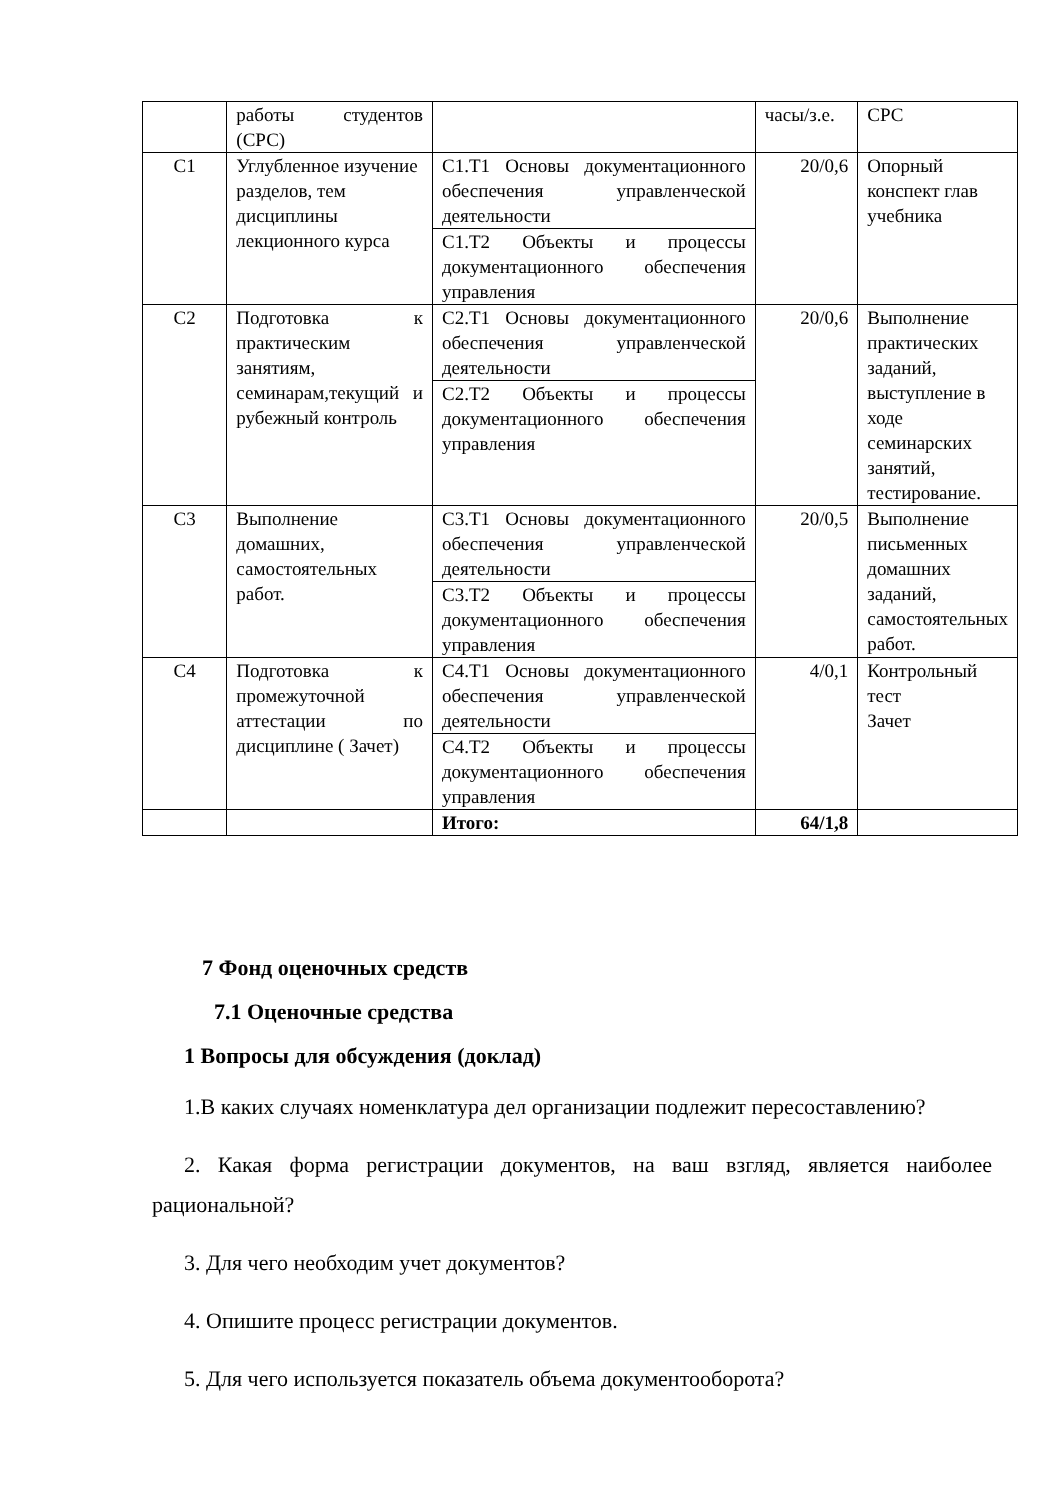| | работы студентов (СРС) | | часы/з.е. | СРС |
| С1 | Углубленное изучение разделов, тем дисциплины лекционного курса | С1.Т1 Основы документационного обеспечения управленческой деятельности С1.Т2 Объекты и процессы документационного обеспечения управления | 20/0,6 | Опорный конспект глав учебника |
| С2 | Подготовка к практическим занятиям, семинарам,текущий и рубежный контроль | С2.Т1 Основы документационного обеспечения управленческой деятельности С2.Т2 Объекты и процессы документационного обеспечения управления | 20/0,6 | Выполнение практических заданий, выступление в ходе семинарских занятий, тестирование. |
| С3 | Выполнение домашних, самостоятельных работ. | С3.Т1 Основы документационного обеспечения управленческой деятельности С3.Т2 Объекты и процессы документационного обеспечения управления | 20/0,5 | Выполнение письменных домашних заданий, самостоятельных работ. |
| С4 | Подготовка к промежуточной аттестации по дисциплине ( Зачет) | С4.Т1 Основы документационного обеспечения управленческой деятельности С4.Т2 Объекты и процессы документационного обеспечения управления | 4/0,1 | Контрольный тест Зачет |
| | | Итого: | 64/1,8 | |
7 Фонд оценочных средств
7.1 Оценочные средства
1 Вопросы для обсуждения (доклад)
1.В каких случаях номенклатура дел организации подлежит пересоставлению?
2. Какая форма регистрации документов, на ваш взгляд, является наиболее рациональной?
3. Для чего необходим учет документов?
4. Опишите процесс регистрации документов.
5. Для чего используется показатель объема документооборота?